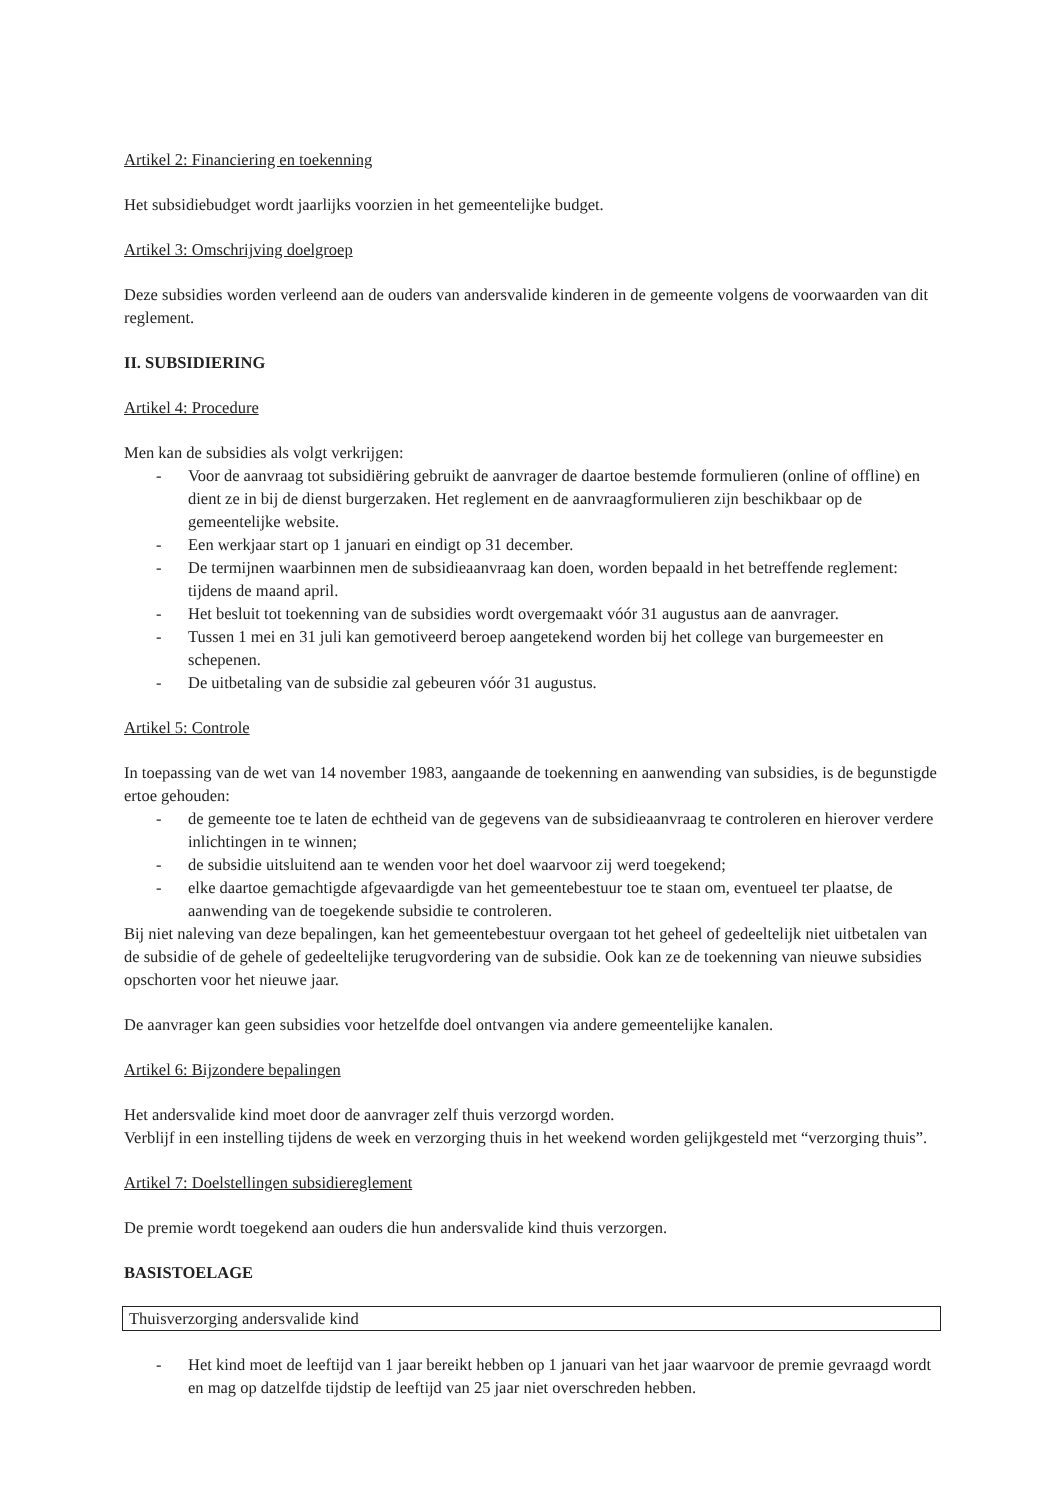Artikel 2: Financiering en toekenning
Het subsidiebudget wordt jaarlijks voorzien in het gemeentelijke budget.
Artikel 3: Omschrijving doelgroep
Deze subsidies worden verleend aan de ouders van andersvalide kinderen in de gemeente volgens de voorwaarden van dit reglement.
II. SUBSIDIERING
Artikel 4: Procedure
Men kan de subsidies als volgt verkrijgen:
- Voor de aanvraag tot subsidiëring gebruikt de aanvrager de daartoe bestemde formulieren (online of offline) en dient ze in bij de dienst burgerzaken. Het reglement en de aanvraagformulieren zijn beschikbaar op de gemeentelijke website.
- Een werkjaar start op 1 januari en eindigt op 31 december.
- De termijnen waarbinnen men de subsidieaanvraag kan doen, worden bepaald in het betreffende reglement: tijdens de maand april.
- Het besluit tot toekenning van de subsidies wordt overgemaakt vóór 31 augustus aan de aanvrager.
- Tussen 1 mei en 31 juli kan gemotiveerd beroep aangetekend worden bij het college van burgemeester en schepenen.
- De uitbetaling van de subsidie zal gebeuren vóór 31 augustus.
Artikel 5: Controle
In toepassing van de wet van 14 november 1983, aangaande de toekenning en aanwending van subsidies, is de begunstigde ertoe gehouden:
- de gemeente toe te laten de echtheid van de gegevens van de subsidieaanvraag te controleren en hierover verdere inlichtingen in te winnen;
- de subsidie uitsluitend aan te wenden voor het doel waarvoor zij werd toegekend;
- elke daartoe gemachtigde afgevaardigde van het gemeentebestuur toe te staan om, eventueel ter plaatse, de aanwending van de toegekende subsidie te controleren.
Bij niet naleving van deze bepalingen, kan het gemeentebestuur overgaan tot het geheel of gedeeltelijk niet uitbetalen van de subsidie of de gehele of gedeeltelijke terugvordering van de subsidie. Ook kan ze de toekenning van nieuwe subsidies opschorten voor het nieuwe jaar.
De aanvrager kan geen subsidies voor hetzelfde doel ontvangen via andere gemeentelijke kanalen.
Artikel 6: Bijzondere bepalingen
Het andersvalide kind moet door de aanvrager zelf thuis verzorgd worden.
Verblijf in een instelling tijdens de week en verzorging thuis in het weekend worden gelijkgesteld met “verzorging thuis”.
Artikel 7: Doelstellingen subsidiereglement
De premie wordt toegekend aan ouders die hun andersvalide kind thuis verzorgen.
BASISTOELAGE
Thuisverzorging andersvalide kind
- Het kind moet de leeftijd van 1 jaar bereikt hebben op 1 januari van het jaar waarvoor de premie gevraagd wordt en mag op datzelfde tijdstip de leeftijd van 25 jaar niet overschreden hebben.